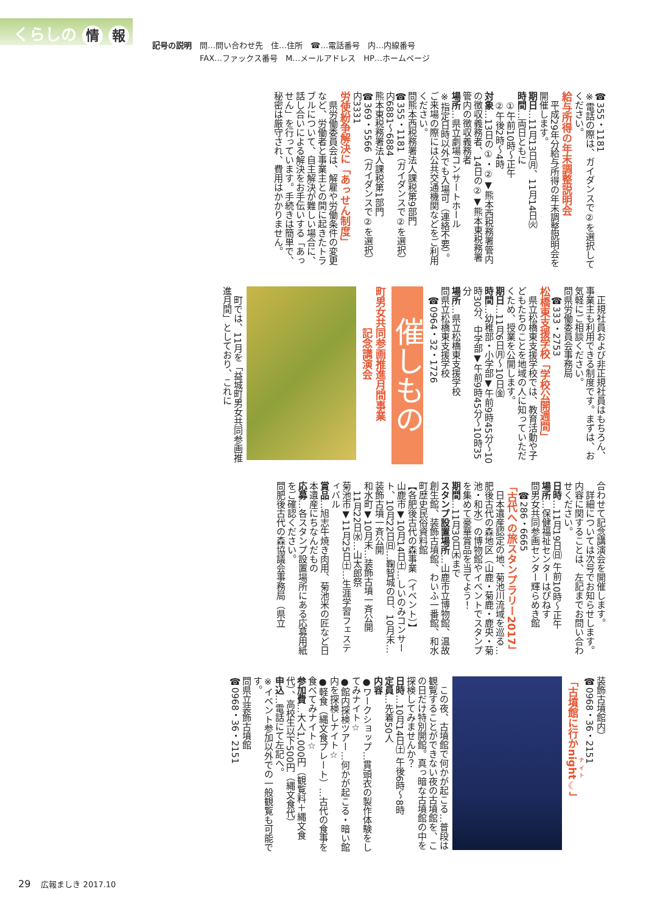くらしの 情 報
記号の説明　問…問い合わせ先　住…住所　☎…電話番号　内…内線番号
　　　　　　FAX…ファックス番号　M…メールアドレス　HP…ホームページ
☎355・1181
※電話の際は、ガイダンスで②を選択してください。
給与所得の年末調整説明会
　平成29年分給与所得の年末調整説明会を開催します。
期日…11月13日㈪、11月14日㈫
時間…両日ともに
　①午前10時～正午
　②午後2時～4時
対象…13日の①・②▼熊本西税務署管内の徴収義務者、14日の②▼熊本東税務署管内の徴収義務者
場所…県立劇場コンサートホール
※指定日時以外でも入場可（連絡不要）。ご来場の際には公共交通機関などをご利用ください。
問熊本西税務署法人課税第9部門
☎355・1181（ガイダンスで②を選択）内6881～6884
熊本東税務署法人課税第1部門
☎369・5566（ガイダンスで②を選択）内3331
労使紛争解決に「あっせん制度」
　県労働委員会は、解雇や労働条件の変更など、労働者と事業主との間に起きたトラブルについて、自主解決が難しい場合に、話し合いによる解決をお手伝いする「あっせん」を行っています。手続きは簡単で、秘密は厳守され、費用はかかりません。
　正規社員および非正規社員はもちろん、事業主も利用できる制度です。まずは、お気軽にご相談ください。
問県労働委員会事務局
　☎333・2753
松橋東支援学校「学校公開週間」
　県立松橋東支援学校では、教育活動や子どもたちのことを地域の人に知っていただくため、授業を公開します。
期日…11月6日㈪～10日㈮
時間…幼稚部・小学部▼午前9時45分～10時30分、中学部▼午前9時45分～10時35分
場所…県立松橋東支援学校
問県立松橋東支援学校
　☎0964・32・1726
催しもの
町男女共同参画推進月間事業
　　　　記念講演会
　町では、11月を「益城町男女共同参画推進月間」としており、これに
合わせて記念講演会を開催します。
　詳細については次号でお知らせします。内容に関することは、左記までお問い合わせください。
日時…11月19日㈰ 午前10時～正午
場所…保健福祉センターはぴねす
問男女共同参画センター輝らめき館
　☎286・6665
「古代への旅スタンプラリー2017」
　日本遺産認定の地、菊池川流域を巡る…肥後古代の森地区（山鹿・菊鹿・鹿央・菊池・和水）の博物館やイベントでスタンプを集めて豪華賞品を当てよう！
期間…11月30日㈭まで
スタンプ設置場所…山鹿市立博物館、温故創生館、装飾古墳館、わいふ一番館、和水町歴史民俗資料館
【各肥後古代の森事業（イベント）】
山鹿市▼10月14日㈯…しいのみコンサート、10月22日㈰…鞠智城の日、10月末…装飾古墳一斉公開
和水町▼10月末…装飾古墳一斉公開
　11月22日㈬…山太郎祭
菊池市▼11月25日㈯…生涯学習フェスティバル
賞品…旭志牛焼き肉用、菊池米の匠など日本遺産にちなんだもの
応募…各スタンプ設置場所にある応募用紙をご確認ください。
問肥後古代の森協議会事務局（県立
装飾古墳館内）
☎0968・36・2151
「古墳館に行かnight☾」
　この夜、古墳館で何かが起こる…普段は観覧することができない夜の古墳館を、この日だけ特別開館。真っ暗な古墳館の中を探検してみませんか？
日時…10月14日㈯ 午後6時～8時
定員…先着50人
内容
●ワークショップ…貫頭衣の製作体験をしてみナイト☆
●館内探検ツアー…何かが起こる・暗い館内を探検しナイト☆
●軽食（縄文食プレート）…古代の食事を食べてみナイト☆
参加費…大人1,000円（観覧料＋縄文食代）、高校生以下500円（縄文食代）
申込…電話にて左記へ。
※イベント参加以外での一般観覧も可能です。
問県立装飾古墳館
☎0968・36・2151
29 　広報ましき 2017.10